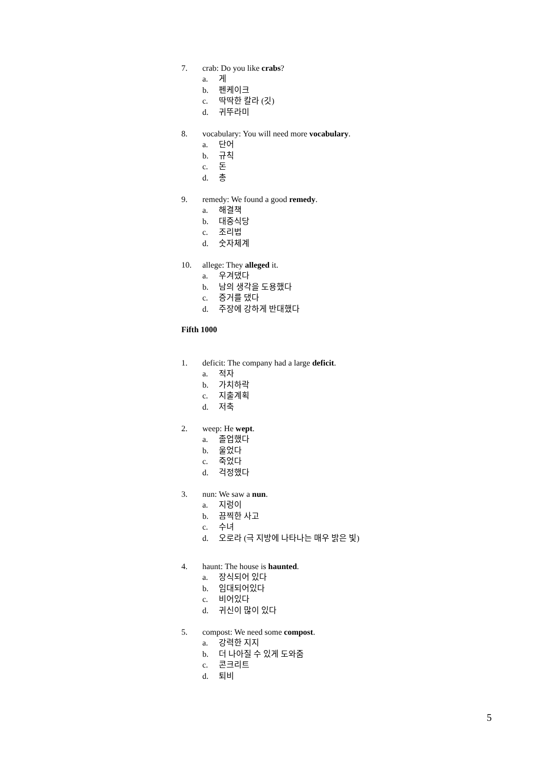7. crab: Do you like crabs?
a. 게
b. 펜케이크
c. 딱딱한 칼라 (깃)
d. 귀뚜라미
8. vocabulary: You will need more vocabulary.
a. 단어
b. 규칙
c. 돈
d. 총
9. remedy: We found a good remedy.
a. 해결책
b. 대중식당
c. 조리법
d. 숫자체계
10. allege: They alleged it.
a. 우겨댔다
b. 남의 생각을 도용했다
c. 증거를 댔다
d. 주장에 강하게 반대했다
Fifth 1000
1. deficit: The company had a large deficit.
a. 적자
b. 가치하락
c. 지출계획
d. 저축
2. weep: He wept.
a. 졸업했다
b. 울었다
c. 죽었다
d. 걱정했다
3. nun: We saw a nun.
a. 지렁이
b. 끔찍한 사고
c. 수녀
d. 오로라 (극 지방에 나타나는 매우 밝은 빛)
4. haunt: The house is haunted.
a. 장식되어 있다
b. 임대되어있다
c. 비어있다
d. 귀신이 많이 있다
5. compost: We need some compost.
a. 강력한 지지
b. 더 나아질 수 있게 도와줌
c. 콘크리트
d. 퇴비
5